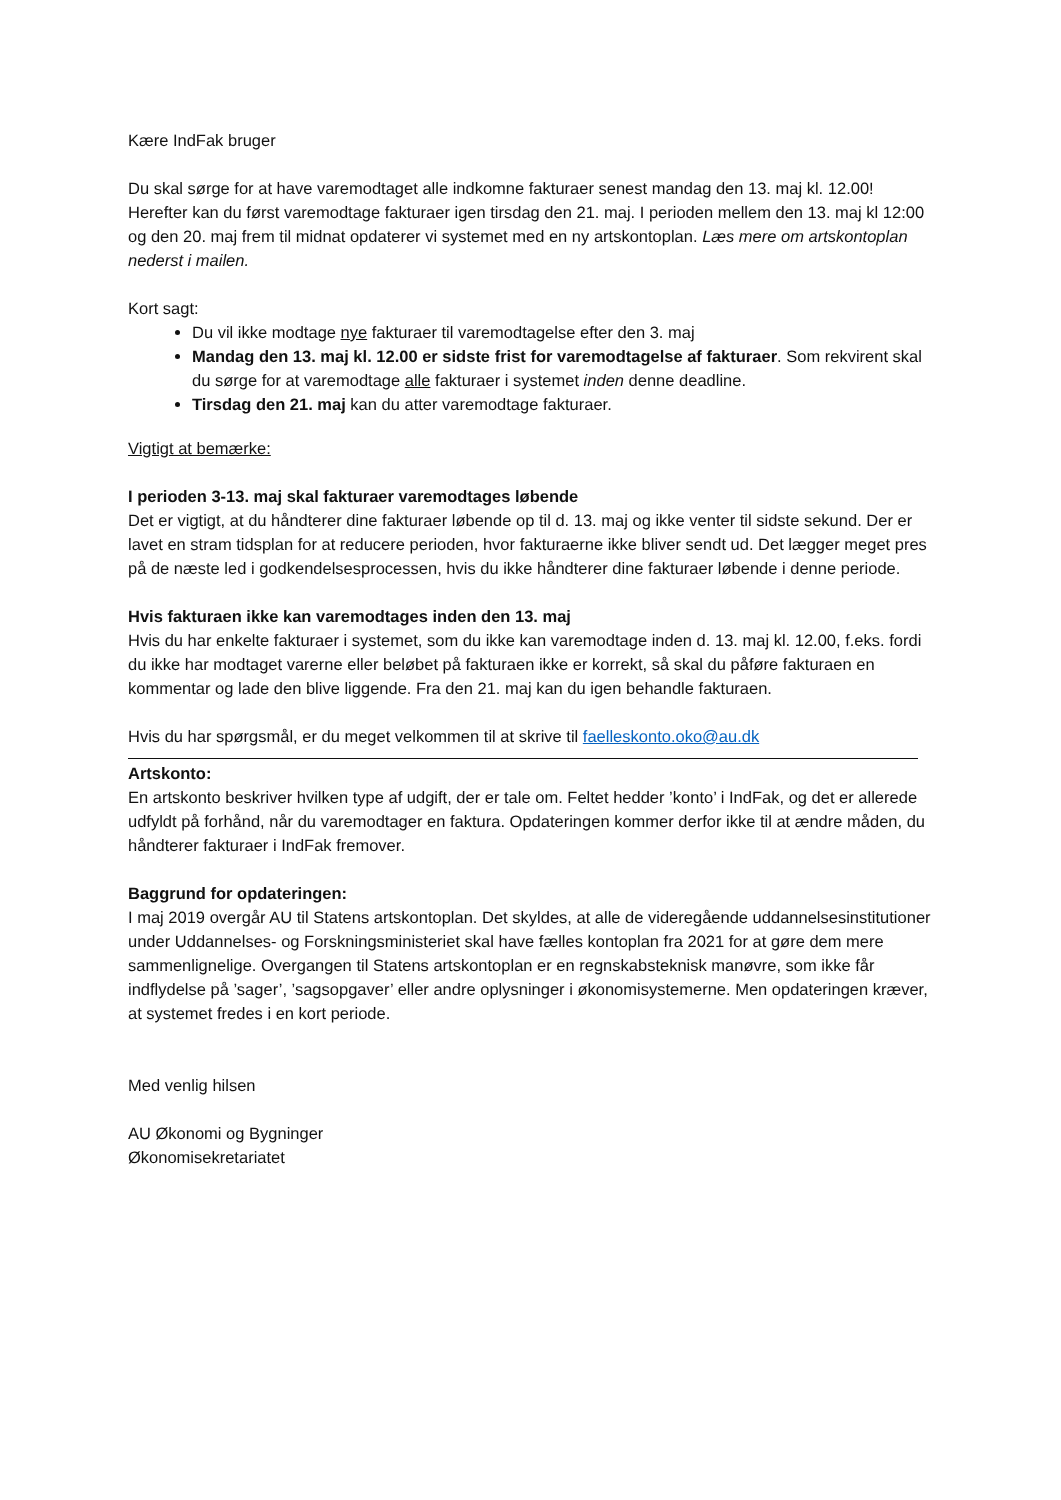Kære IndFak bruger
Du skal sørge for at have varemodtaget alle indkomne fakturaer senest mandag den 13. maj kl. 12.00! Herefter kan du først varemodtage fakturaer igen tirsdag den 21. maj. I perioden mellem den 13. maj kl 12:00 og den 20. maj frem til midnat opdaterer vi systemet med en ny artskontoplan. Læs mere om artskontoplan nederst i mailen.
Kort sagt:
Du vil ikke modtage nye fakturaer til varemodtagelse efter den 3. maj
Mandag den 13. maj kl. 12.00 er sidste frist for varemodtagelse af fakturaer. Som rekvirent skal du sørge for at varemodtage alle fakturaer i systemet inden denne deadline.
Tirsdag den 21. maj kan du atter varemodtage fakturaer.
Vigtigt at bemærke:
I perioden 3-13. maj skal fakturaer varemodtages løbende
Det er vigtigt, at du håndterer dine fakturaer løbende op til d. 13. maj og ikke venter til sidste sekund. Der er lavet en stram tidsplan for at reducere perioden, hvor fakturaerne ikke bliver sendt ud. Det lægger meget pres på de næste led i godkendelsesprocessen, hvis du ikke håndterer dine fakturaer løbende i denne periode.
Hvis fakturaen ikke kan varemodtages inden den 13. maj
Hvis du har enkelte fakturaer i systemet, som du ikke kan varemodtage inden d. 13. maj kl. 12.00, f.eks. fordi du ikke har modtaget varerne eller beløbet på fakturaen ikke er korrekt, så skal du påføre fakturaen en kommentar og lade den blive liggende. Fra den 21. maj kan du igen behandle fakturaen.
Hvis du har spørgsmål, er du meget velkommen til at skrive til faelleskonto.oko@au.dk
Artskonto:
En artskonto beskriver hvilken type af udgift, der er tale om. Feltet hedder ’konto’ i IndFak, og det er allerede udfyldt på forhånd, når du varemodtager en faktura. Opdateringen kommer derfor ikke til at ændre måden, du håndterer fakturaer i IndFak fremover.
Baggrund for opdateringen:
I maj 2019 overgår AU til Statens artskontoplan. Det skyldes, at alle de videregående uddannelsesinstitutioner under Uddannelses- og Forskningsministeriet skal have fælles kontoplan fra 2021 for at gøre dem mere sammenlignelige. Overgangen til Statens artskontoplan er en regnskabsteknisk manøvre, som ikke får indflydelse på ’sager’, ’sagsopgaver’ eller andre oplysninger i økonomisystemerne. Men opdateringen kræver, at systemet fredes i en kort periode.
Med venlig hilsen
AU Økonomi og Bygninger
Økonomisekretariatet